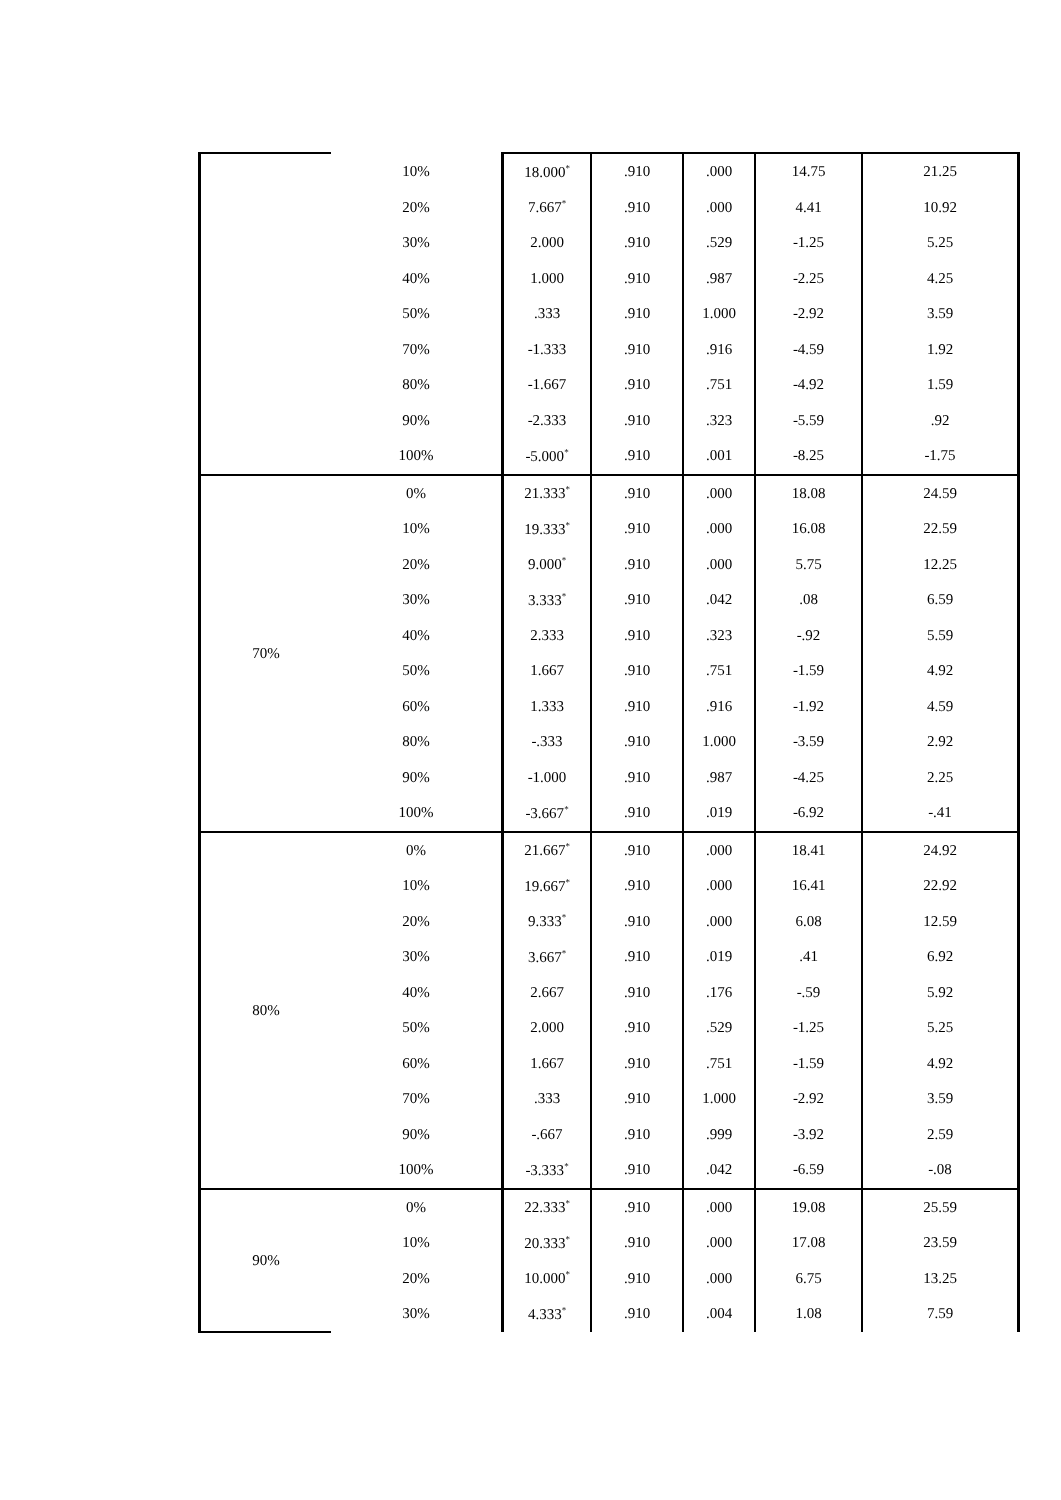| | 10% | 18.000<sup>*</sup> | .910 | .000 | 14.75 | 21.25 |
| | 20% | 7.667<sup>*</sup> | .910 | .000 | 4.41 | 10.92 |
| | 30% | 2.000 | .910 | .529 | -1.25 | 5.25 |
| | 40% | 1.000 | .910 | .987 | -2.25 | 4.25 |
| | 50% | .333 | .910 | 1.000 | -2.92 | 3.59 |
| | 70% | -1.333 | .910 | .916 | -4.59 | 1.92 |
| | 80% | -1.667 | .910 | .751 | -4.92 | 1.59 |
| | 90% | -2.333 | .910 | .323 | -5.59 | .92 |
| | 100% | -5.000<sup>*</sup> | .910 | .001 | -8.25 | -1.75 |
| 70% | 0% | 21.333<sup>*</sup> | .910 | .000 | 18.08 | 24.59 |
| | 10% | 19.333<sup>*</sup> | .910 | .000 | 16.08 | 22.59 |
| | 20% | 9.000<sup>*</sup> | .910 | .000 | 5.75 | 12.25 |
| | 30% | 3.333<sup>*</sup> | .910 | .042 | .08 | 6.59 |
| | 40% | 2.333 | .910 | .323 | -.92 | 5.59 |
| | 50% | 1.667 | .910 | .751 | -1.59 | 4.92 |
| | 60% | 1.333 | .910 | .916 | -1.92 | 4.59 |
| | 80% | -.333 | .910 | 1.000 | -3.59 | 2.92 |
| | 90% | -1.000 | .910 | .987 | -4.25 | 2.25 |
| | 100% | -3.667<sup>*</sup> | .910 | .019 | -6.92 | -.41 |
| 80% | 0% | 21.667<sup>*</sup> | .910 | .000 | 18.41 | 24.92 |
| | 10% | 19.667<sup>*</sup> | .910 | .000 | 16.41 | 22.92 |
| | 20% | 9.333<sup>*</sup> | .910 | .000 | 6.08 | 12.59 |
| | 30% | 3.667<sup>*</sup> | .910 | .019 | .41 | 6.92 |
| | 40% | 2.667 | .910 | .176 | -.59 | 5.92 |
| | 50% | 2.000 | .910 | .529 | -1.25 | 5.25 |
| | 60% | 1.667 | .910 | .751 | -1.59 | 4.92 |
| | 70% | .333 | .910 | 1.000 | -2.92 | 3.59 |
| | 90% | -.667 | .910 | .999 | -3.92 | 2.59 |
| | 100% | -3.333<sup>*</sup> | .910 | .042 | -6.59 | -.08 |
| 90% | 0% | 22.333<sup>*</sup> | .910 | .000 | 19.08 | 25.59 |
| | 10% | 20.333<sup>*</sup> | .910 | .000 | 17.08 | 23.59 |
| | 20% | 10.000<sup>*</sup> | .910 | .000 | 6.75 | 13.25 |
| | 30% | 4.333<sup>*</sup> | .910 | .004 | 1.08 | 7.59 |